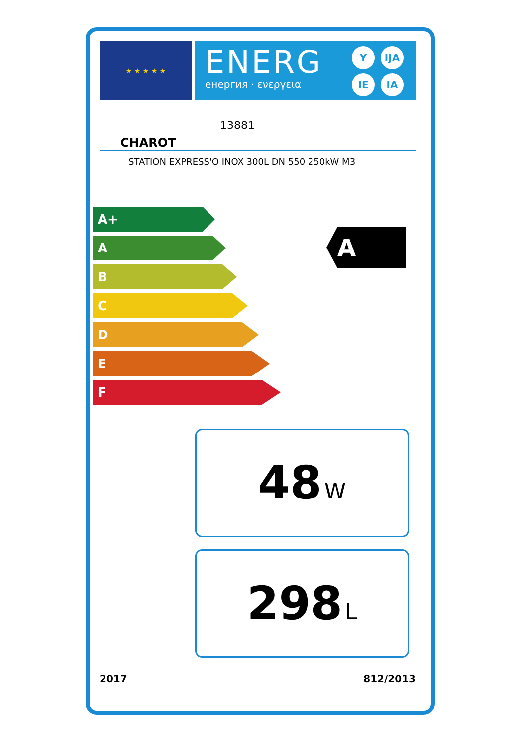★ ★ ★ ★ ★
ENERG
енергия · ενεργεια
Y IJA IE IA
CHAROT
13881
STATION EXPRESS'O INOX 300L DN 550 250kW M3
A+
A
B
C
D
E
F
A
48 W
298 L
2017 812/2013